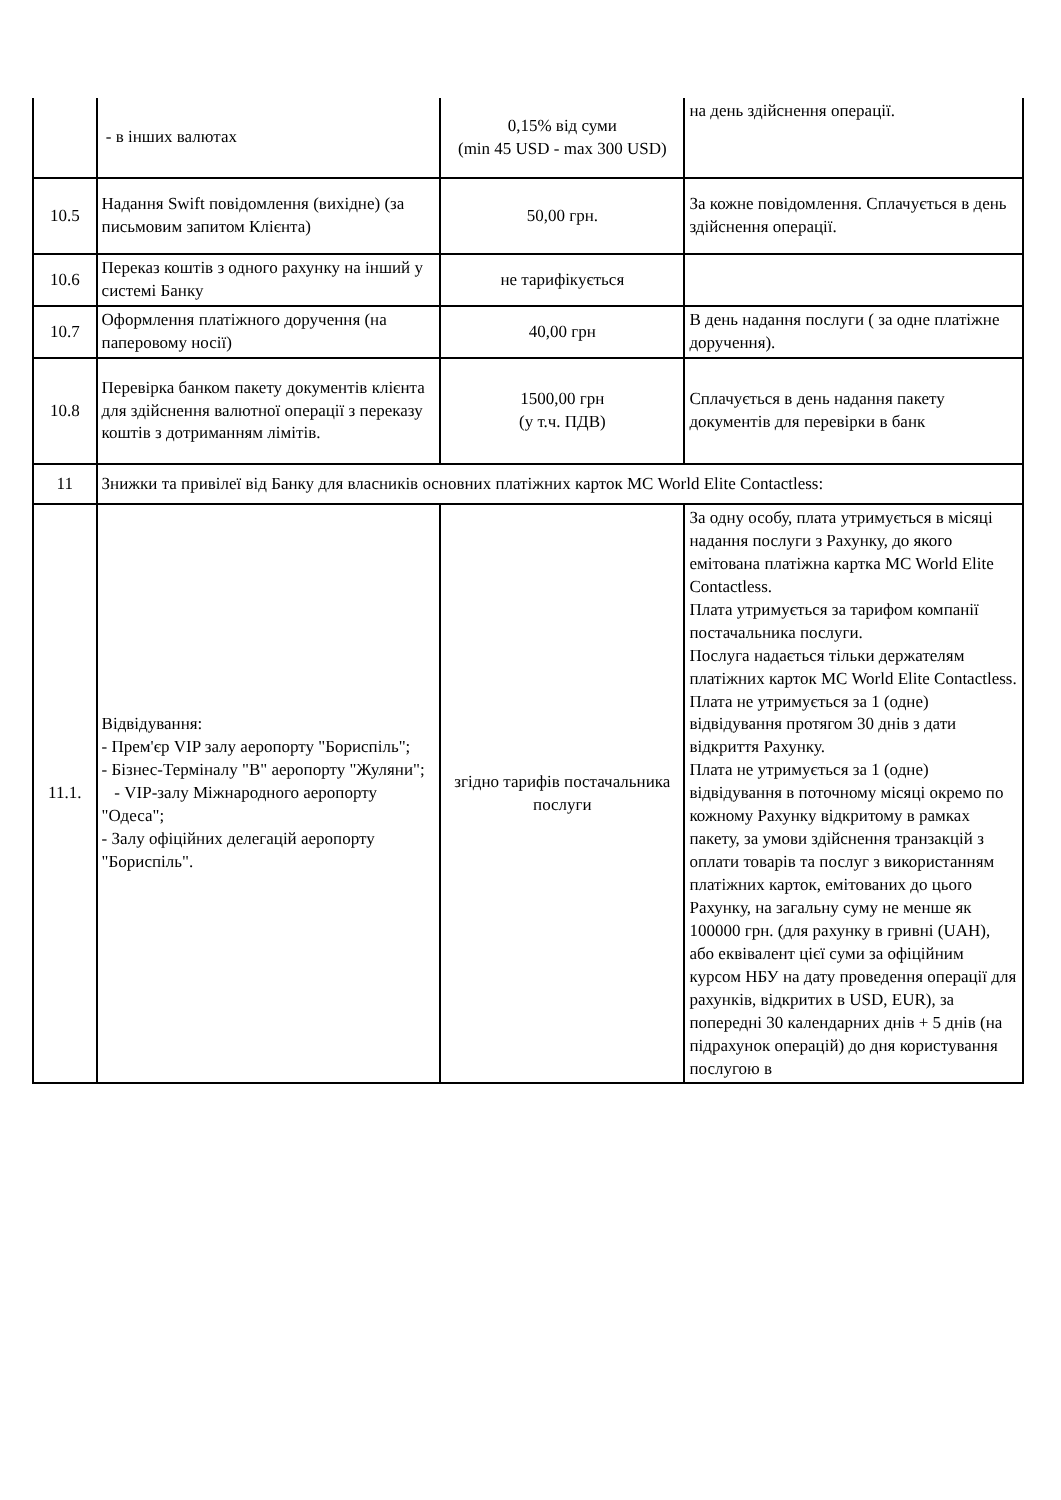| | - в інших валютах | 0,15% від суми (min 45 USD - max 300 USD) | на день здійснення операції. |
| 10.5 | Надання Swift повідомлення (вихідне) (за письмовим запитом Клієнта) | 50,00 грн. | За кожне повідомлення. Сплачується в день здійснення операції. |
| 10.6 | Переказ коштів з одного рахунку на інший у системі Банку | не тарифікується | |
| 10.7 | Оформлення платіжного доручення (на паперовому носії) | 40,00 грн | В день надання послуги ( за одне платіжне доручення). |
| 10.8 | Перевірка банком пакету документів клієнта для здійснення валютної операції з переказу коштів з дотриманням лімітів. | 1500,00 грн (у т.ч. ПДВ) | Сплачується в день надання пакету документів для перевірки в банк |
| 11 | Знижки та привілеї від Банку для власників основних платіжних карток MC World Elite Contactless: | | |
| 11.1. | Відвідування: - Прем'єр VIP залу аеропорту "Бориспіль"; - Бізнес-Терміналу "B" аеропорту "Жуляни"; - VIP-залу Міжнародного аеропорту "Одеса"; - Залу офіційних делегацій аеропорту "Бориспіль". | згідно тарифів постачальника послуги | За одну особу, плата утримується в місяці надання послуги з Рахунку, до якого емітована платіжна картка MC World Elite Contactless. Плата утримується за тарифом компанії постачальника послуги. Послуга надається тільки держателям платіжних карток MC World Elite Contactless. Плата не утримується за 1 (одне) відвідування протягом 30 днів з дати відкриття Рахунку. Плата не утримується за 1 (одне) відвідування в поточному місяці окремо по кожному Рахунку відкритому в рамках пакету, за умови здійснення транзакцій з оплати товарів та послуг з використанням платіжних карток, емітованих до цього Рахунку, на загальну суму не менше як 100000 грн. (для рахунку в гривні (UAH), або еквівалент цієї суми за офіційним курсом НБУ на дату проведення операції для рахунків, відкритих в USD, EUR), за попередні 30 календарних днів + 5 днів (на підрахунок операцій) до дня користування послугою в |